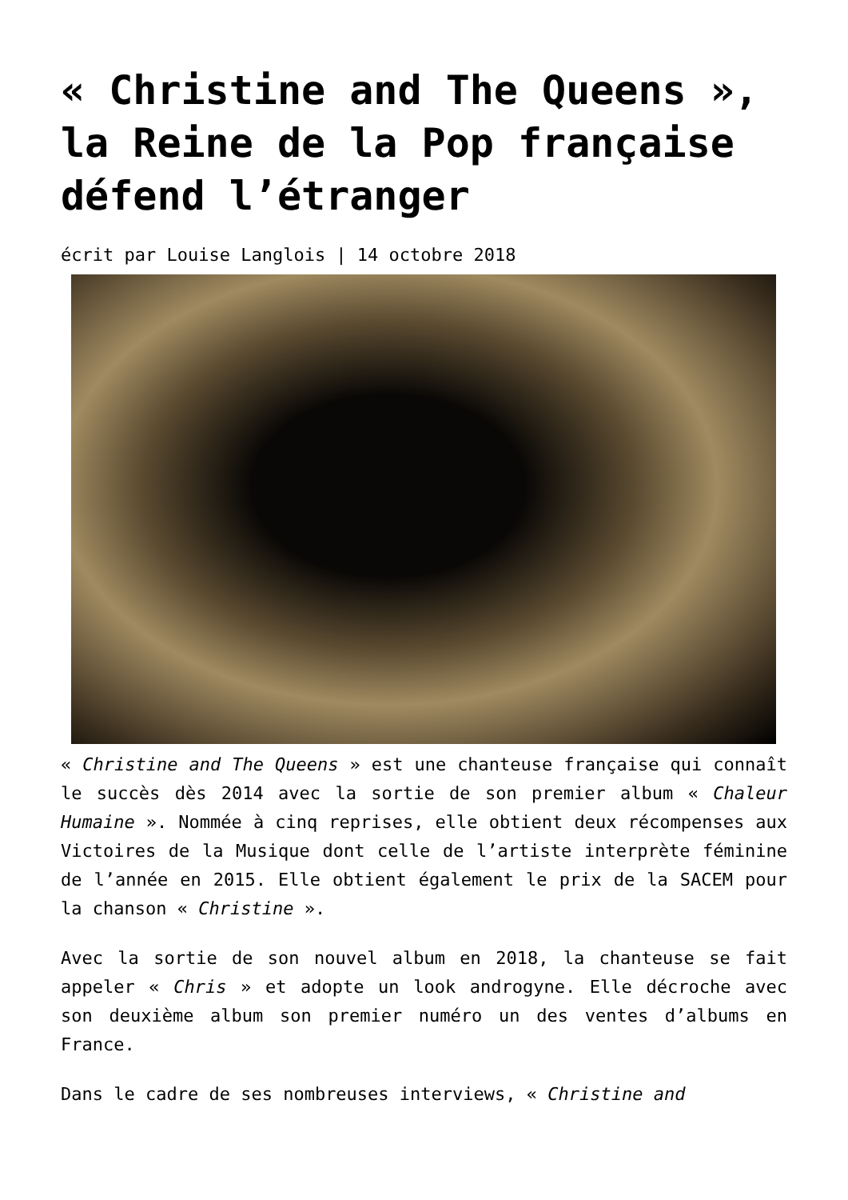« Christine and The Queens », la Reine de la Pop française défend l’étranger
écrit par Louise Langlois | 14 octobre 2018
« Christine and The Queens » est une chanteuse française qui connaît le succès dès 2014 avec la sortie de son premier album « Chaleur Humaine ». Nommée à cinq reprises, elle obtient deux récompenses aux Victoires de la Musique dont celle de l’artiste interprète féminine de l’année en 2015. Elle obtient également le prix de la SACEM pour la chanson « Christine ».
Avec la sortie de son nouvel album en 2018, la chanteuse se fait appeler « Chris » et adopte un look androgyne. Elle décroche avec son deuxième album son premier numéro un des ventes d’albums en France.
Dans le cadre de ses nombreuses interviews, « Christine and